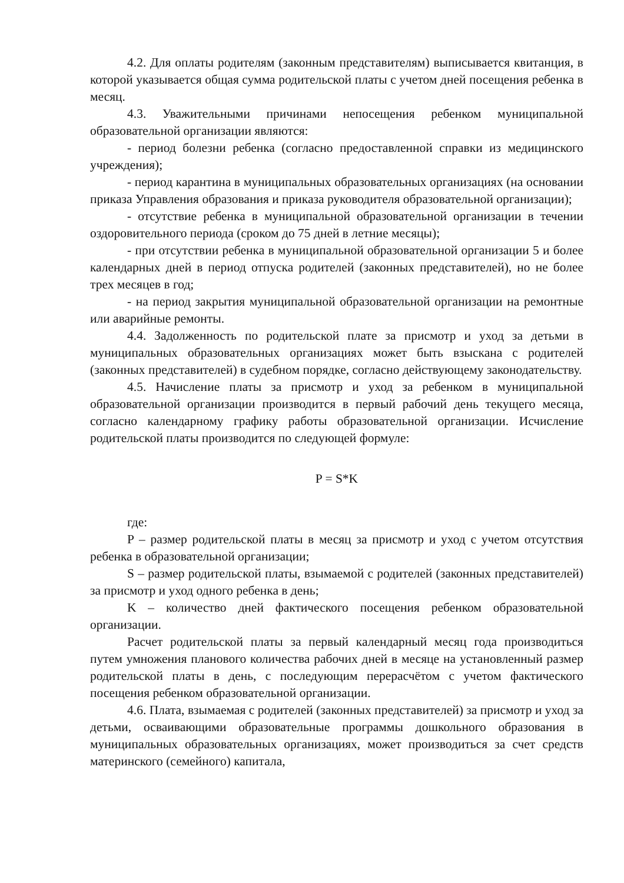4.2. Для оплаты родителям (законным представителям) выписывается квитанция, в которой указывается общая сумма родительской платы с учетом дней посещения ребенка в месяц.
4.3. Уважительными причинами непосещения ребенком муниципальной образовательной организации являются:
- период болезни ребенка (согласно предоставленной справки из медицинского учреждения);
- период карантина в муниципальных образовательных организациях (на основании приказа Управления образования и приказа руководителя образовательной организации);
- отсутствие ребенка в муниципальной образовательной организации в течении оздоровительного периода (сроком до 75 дней в летние месяцы);
- при отсутствии ребенка в муниципальной образовательной организации 5 и более календарных дней в период отпуска родителей (законных представителей), но не более трех месяцев в год;
- на период закрытия муниципальной образовательной организации на ремонтные или аварийные ремонты.
4.4. Задолженность по родительской плате за присмотр и уход за детьми в муниципальных образовательных организациях может быть взыскана с родителей (законных представителей) в судебном порядке, согласно действующему законодательству.
4.5. Начисление платы за присмотр и уход за ребенком в муниципальной образовательной организации производится в первый рабочий день текущего месяца, согласно календарному графику работы образовательной организации. Исчисление родительской платы производится по следующей формуле:
P = S*K
где:
P – размер родительской платы в месяц за присмотр и уход с учетом отсутствия ребенка в образовательной организации;
S – размер родительской платы, взымаемой с родителей (законных представителей) за присмотр и уход одного ребенка в день;
K – количество дней фактического посещения ребенком образовательной организации.
Расчет родительской платы за первый календарный месяц года производиться путем умножения планового количества рабочих дней в месяце на установленный размер родительской платы в день, с последующим перерасчётом с учетом фактического посещения ребенком образовательной организации.
4.6. Плата, взымаемая с родителей (законных представителей) за присмотр и уход за детьми, осваивающими образовательные программы дошкольного образования в муниципальных образовательных организациях, может производиться за счет средств материнского (семейного) капитала,